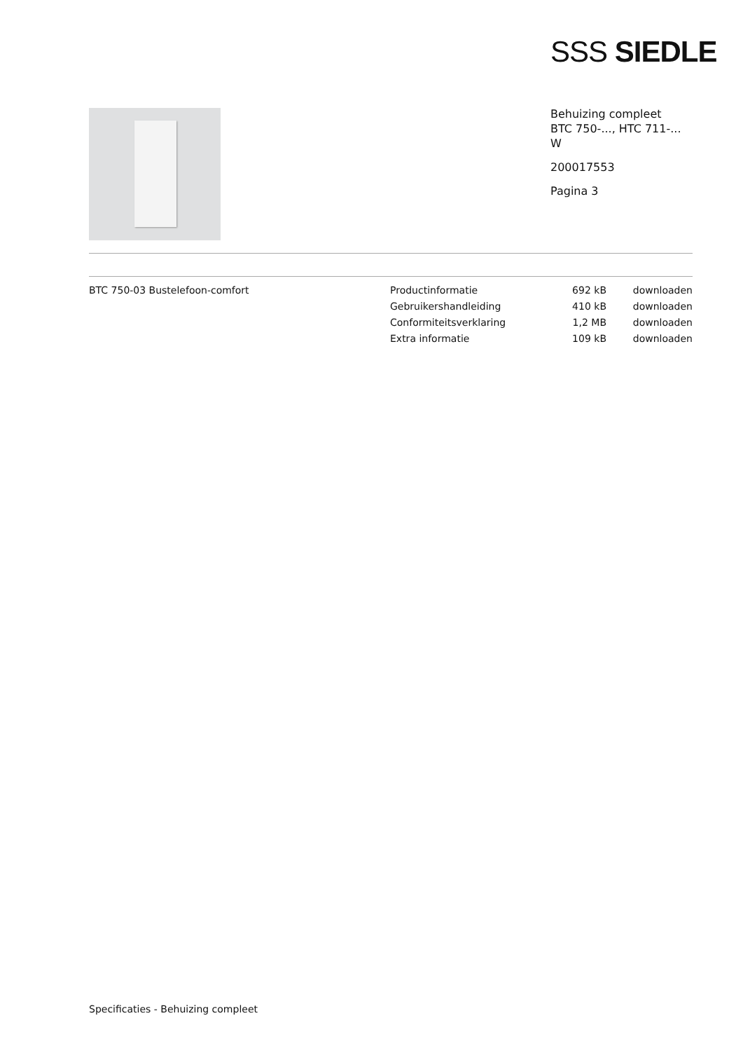SSS SIEDLE
Behuizing compleet
BTC 750-..., HTC 711-...
W
200017553
Pagina 3
BTC 750-03 Bustelefoon-comfort
| Productinformatie | 692 kB | downloaden |
| Gebruikershandleiding | 410 kB | downloaden |
| Conformiteitsverklaring | 1,2 MB | downloaden |
| Extra informatie | 109 kB | downloaden |
Specificaties - Behuizing compleet